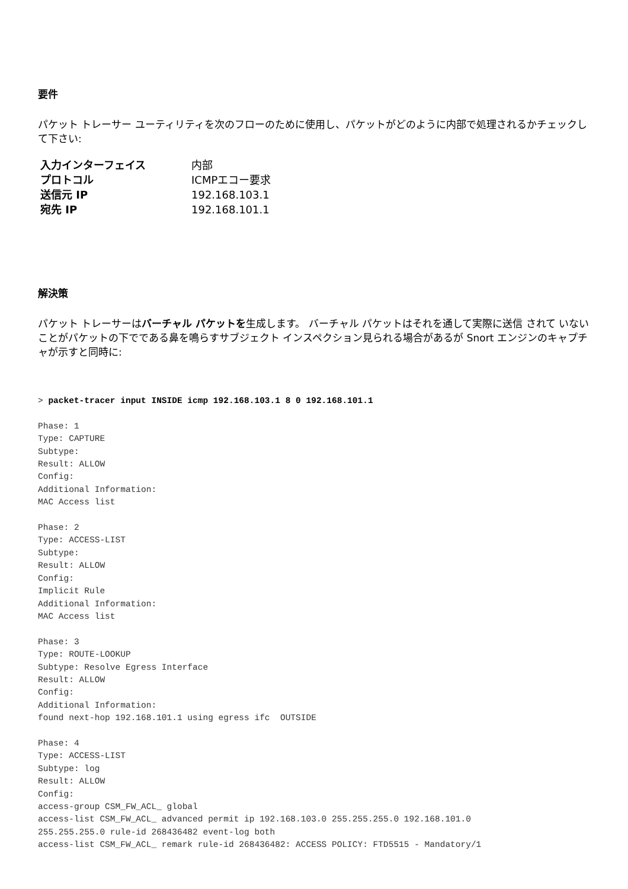要件
パケット トレーサー ユーティリティを次のフローのために使用し、パケットがどのように内部で処理されるかチェックして下さい:
| 入力インターフェイス | 内部 |
| プロトコル | ICMPエコー要求 |
| 送信元 IP | 192.168.103.1 |
| 宛先 IP | 192.168.101.1 |
解決策
パケット トレーサーはバーチャル パケットを生成します。 バーチャル パケットはそれを通して実際に送信 されて いないことがパケットの下でである鼻を鳴らすサブジェクト インスペクション見られる場合があるが Snort エンジンのキャプチャが示すと同時に:
> packet-tracer input INSIDE icmp 192.168.103.1 8 0 192.168.101.1

Phase: 1
Type: CAPTURE
Subtype:
Result: ALLOW
Config:
Additional Information:
MAC Access list

Phase: 2
Type: ACCESS-LIST
Subtype:
Result: ALLOW
Config:
Implicit Rule
Additional Information:
MAC Access list

Phase: 3
Type: ROUTE-LOOKUP
Subtype: Resolve Egress Interface
Result: ALLOW
Config:
Additional Information:
found next-hop 192.168.101.1 using egress ifc  OUTSIDE

Phase: 4
Type: ACCESS-LIST
Subtype: log
Result: ALLOW
Config:
access-group CSM_FW_ACL_ global
access-list CSM_FW_ACL_ advanced permit ip 192.168.103.0 255.255.255.0 192.168.101.0
255.255.255.0 rule-id 268436482 event-log both
access-list CSM_FW_ACL_ remark rule-id 268436482: ACCESS POLICY: FTD5515 - Mandatory/1